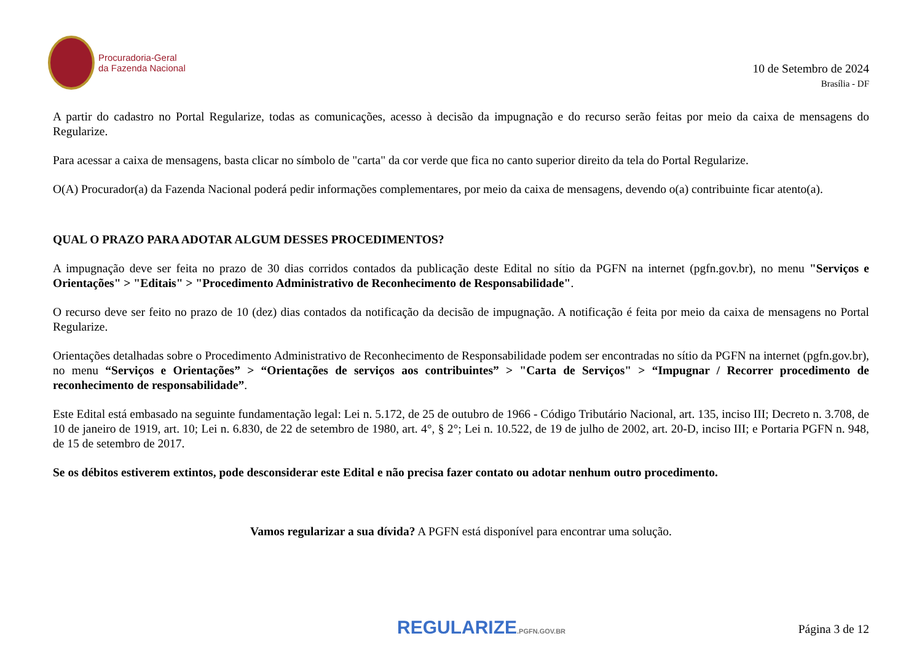Procuradoria-Geral
da Fazenda Nacional
10 de Setembro de 2024
Brasília - DF
A partir do cadastro no Portal Regularize, todas as comunicações, acesso à decisão da impugnação e do recurso serão feitas por meio da caixa de mensagens do Regularize.
Para acessar a caixa de mensagens, basta clicar no símbolo de "carta" da cor verde que fica no canto superior direito da tela do Portal Regularize.
O(A) Procurador(a) da Fazenda Nacional poderá pedir informações complementares, por meio da caixa de mensagens, devendo o(a) contribuinte ficar atento(a).
QUAL O PRAZO PARA ADOTAR ALGUM DESSES PROCEDIMENTOS?
A impugnação deve ser feita no prazo de 30 dias corridos contados da publicação deste Edital no sítio da PGFN na internet (pgfn.gov.br), no menu "Serviços e Orientações" > "Editais" > "Procedimento Administrativo de Reconhecimento de Responsabilidade".
O recurso deve ser feito no prazo de 10 (dez) dias contados da notificação da decisão de impugnação. A notificação é feita por meio da caixa de mensagens no Portal Regularize.
Orientações detalhadas sobre o Procedimento Administrativo de Reconhecimento de Responsabilidade podem ser encontradas no sítio da PGFN na internet (pgfn.gov.br), no menu “Serviços e Orientações” > “Orientações de serviços aos contribuintes” > "Carta de Serviços" > “Impugnar / Recorrer procedimento de reconhecimento de responsabilidade”.
Este Edital está embasado na seguinte fundamentação legal: Lei n. 5.172, de 25 de outubro de 1966 - Código Tributário Nacional, art. 135, inciso III; Decreto n. 3.708, de 10 de janeiro de 1919, art. 10; Lei n. 6.830, de 22 de setembro de 1980, art. 4°, § 2°; Lei n. 10.522, de 19 de julho de 2002, art. 20-D, inciso III; e Portaria PGFN n. 948, de 15 de setembro de 2017.
Se os débitos estiverem extintos, pode desconsiderar este Edital e não precisa fazer contato ou adotar nenhum outro procedimento.
Vamos regularizar a sua dívida? A PGFN está disponível para encontrar uma solução.
REGULARIZE.PGFN.GOV.BR Página 3 de 12